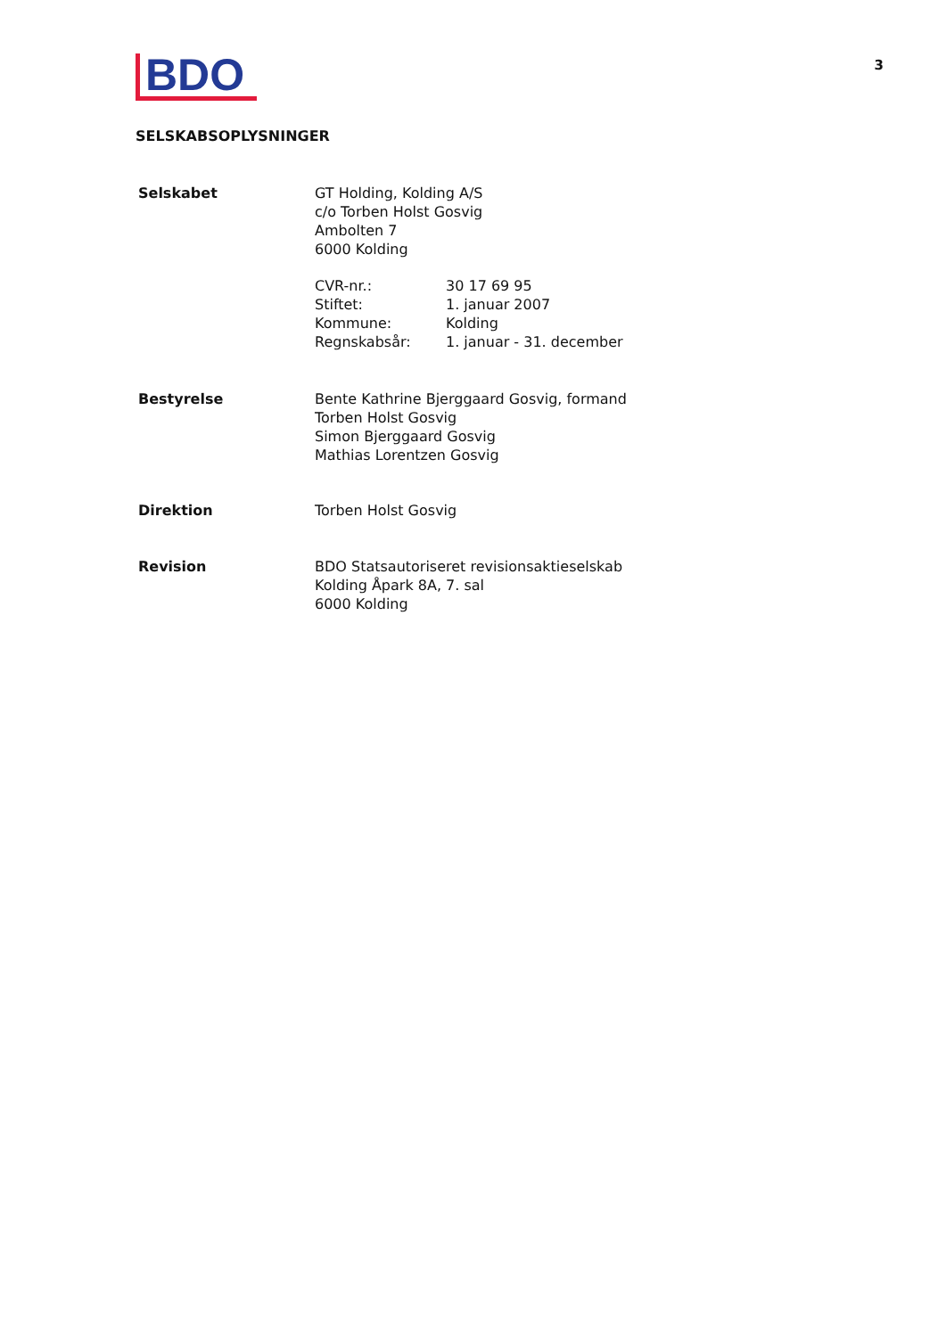BDO
3
SELSKABSOPLYSNINGER
Selskabet GT Holding, Kolding A/S
c/o Torben Holst Gosvig
Ambolten 7
6000 Kolding
CVR-nr.: 30 17 69 95
Stiftet: 1. januar 2007
Kommune: Kolding
Regnskabsår: 1. januar - 31. december
Bestyrelse Bente Kathrine Bjerggaard Gosvig, formand
Torben Holst Gosvig
Simon Bjerggaard Gosvig
Mathias Lorentzen Gosvig
Direktion Torben Holst Gosvig
Revision BDO Statsautoriseret revisionsaktieselskab
Kolding Åpark 8A, 7. sal
6000 Kolding